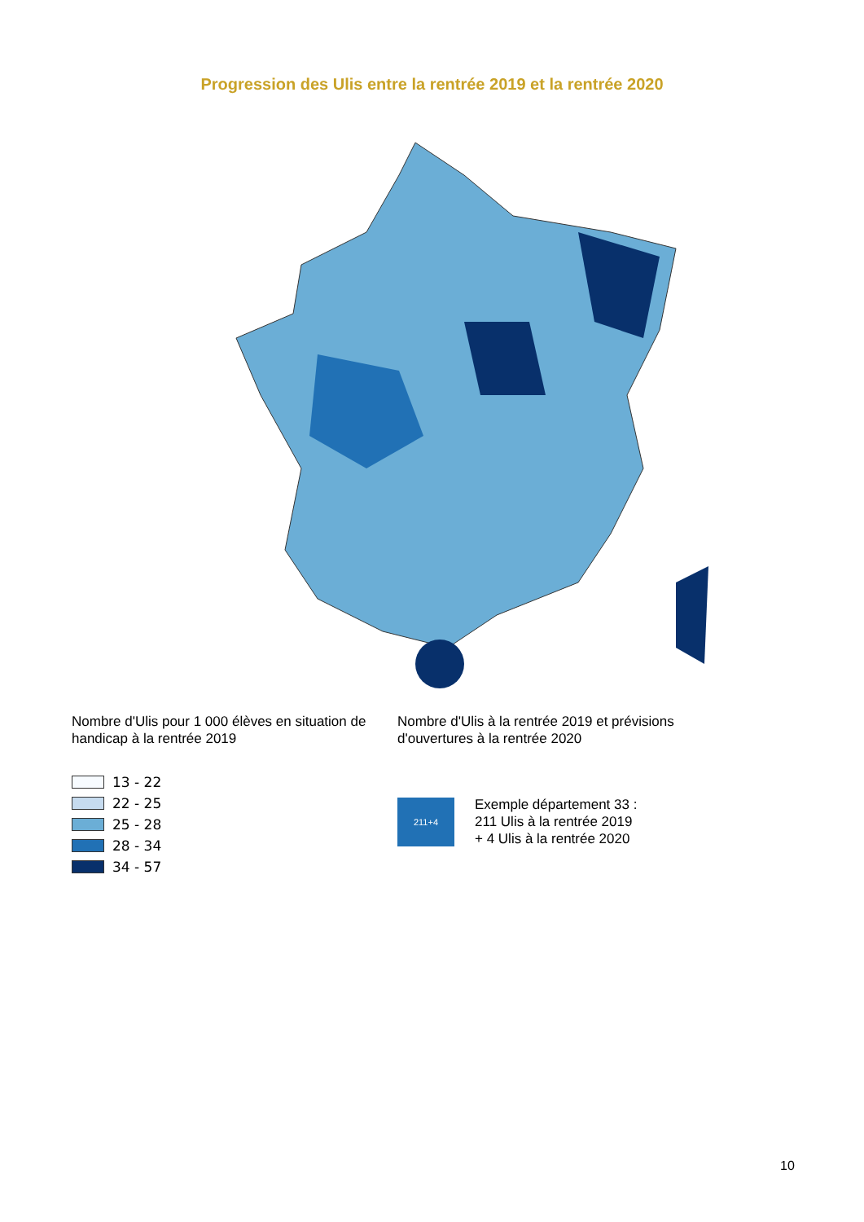Progression des Ulis entre la rentrée 2019 et la rentrée 2020
Nombre d'Ulis pour 1 000 élèves en situation de handicap à la rentrée 2019
13 - 22
22 - 25
25 - 28
28 - 34
34 - 57
Nombre d'Ulis à la rentrée 2019 et prévisions d'ouvertures à la rentrée 2020
211+4
Exemple département 33 :
211 Ulis à la rentrée 2019
+ 4 Ulis à la rentrée 2020
10